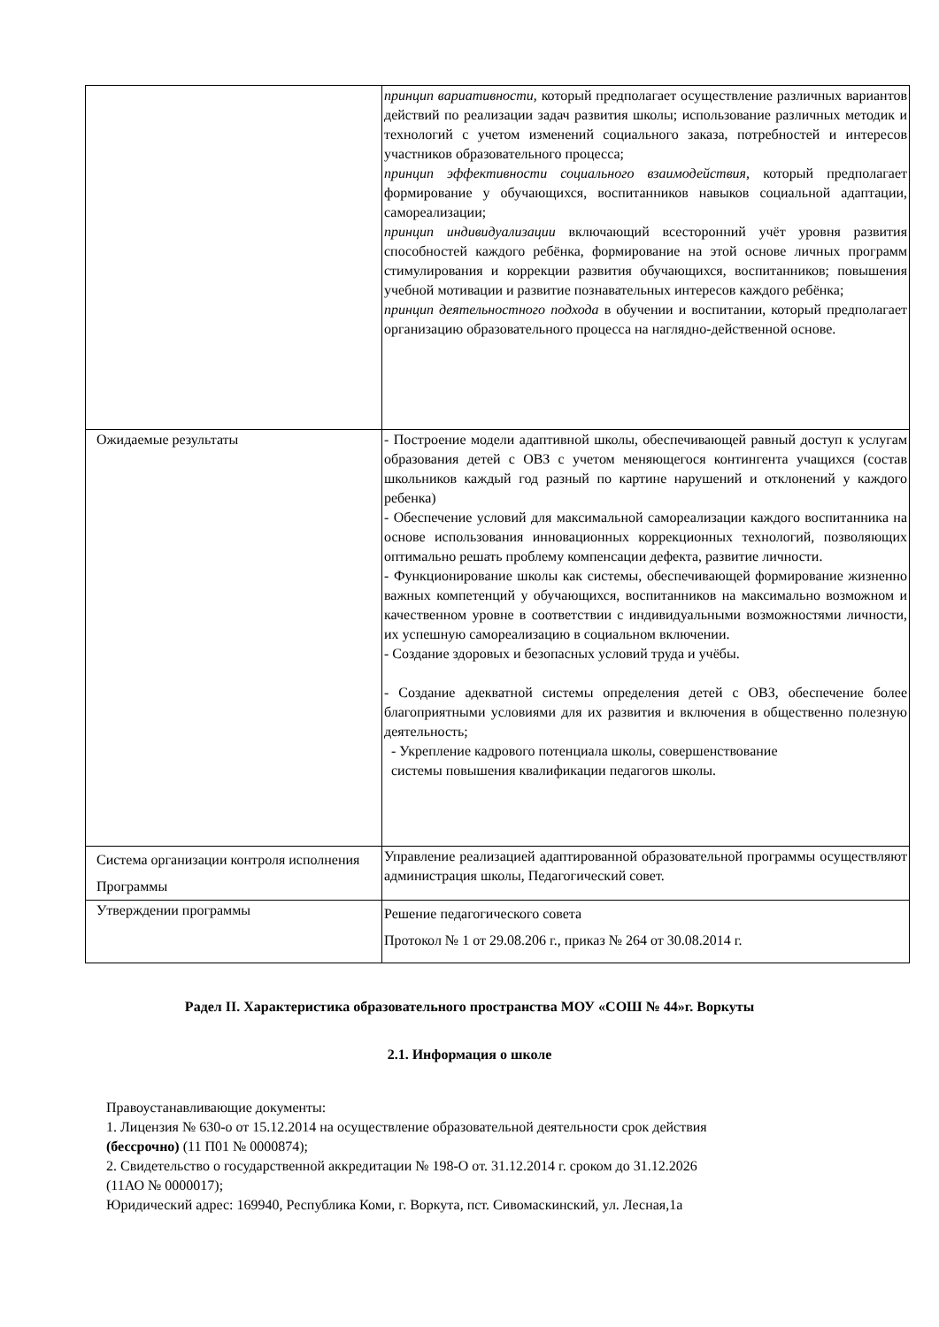| | принцип вариативности, который предполагает осуществление различных вариантов действий по реализации задач развития школы; использование различных методик и технологий с учетом изменений социального заказа, потребностей и интересов участников образовательного процесса; принцип эффективности социального взаимодействия, который предполагает формирование у обучающихся, воспитанников навыков социальной адаптации, самореализации; принцип индивидуализации включающий всесторонний учёт уровня развития способностей каждого ребёнка, формирование на этой основе личных программ стимулирования и коррекции развития обучающихся, воспитанников; повышения учебной мотивации и развитие познавательных интересов каждого ребёнка; принцип деятельностного подхода в обучении и воспитании, который предполагает организацию образовательного процесса на наглядно-действенной основе. |
| Ожидаемые результаты | - Построение модели адаптивной школы, обеспечивающей равный доступ к услугам образования детей с ОВЗ с учетом меняющегося контингента учащихся (состав школьников каждый год разный по картине нарушений и отклонений у каждого ребенка) - Обеспечение условий для максимальной самореализации каждого воспитанника на основе использования инновационных коррекционных технологий, позволяющих оптимально решать проблему компенсации дефекта, развитие личности. - Функционирование школы как системы, обеспечивающей формирование жизненно важных компетенций у обучающихся, воспитанников на максимально возможном и качественном уровне в соответствии с индивидуальными возможностями личности, их успешную самореализацию в социальном включении. - Создание здоровых и безопасных условий труда и учёбы. - Создание адекватной системы определения детей с ОВЗ, обеспечение более благоприятными условиями для их развития и включения в общественно полезную деятельность; - Укрепление кадрового потенциала школы, совершенствование системы повышения квалификации педагогов школы. |
| Система организации контроля исполнения Программы | Управление реализацией адаптированной образовательной программы осуществляют администрация школы, Педагогический совет. |
| Утверждении программы | Решение педагогического совета Протокол № 1 от 29.08.206 г., приказ № 264 от 30.08.2014 г. |
Радел II. Характеристика образовательного пространства МОУ «СОШ № 44»г. Воркуты
2.1. Информация о школе
Правоустанавливающие документы:
1. Лицензия № 630-о от 15.12.2014 на осуществление образовательной деятельности срок действия
(бессрочно) (11 П01 № 0000874);
2. Свидетельство о государственной аккредитации № 198-О от. 31.12.2014 г. сроком до 31.12.2026
(11АО № 0000017);
Юридический адрес: 169940, Республика Коми, г. Воркута, пст. Сивомаскинский, ул. Лесная,1а